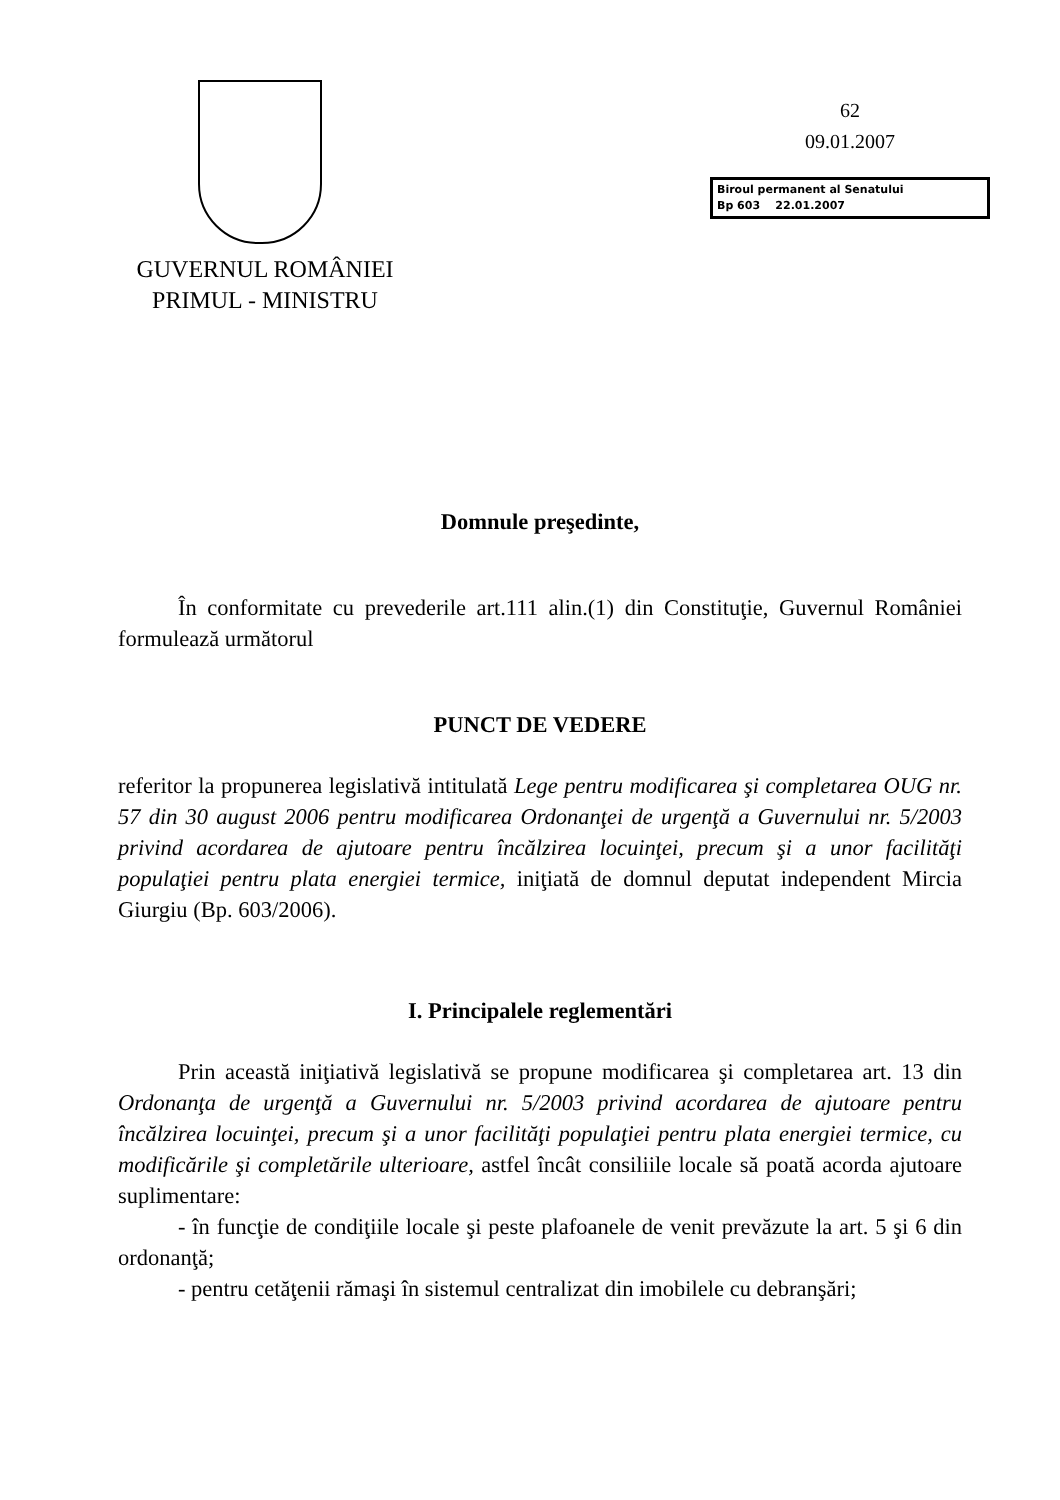GUVERNUL ROMÂNIEI
PRIMUL - MINISTRU
62
09.01.2007
Biroul permanent al Senatului
Bp 603 22.01.2007
Domnule preşedinte,
În conformitate cu prevederile art.111 alin.(1) din Constituţie, Guvernul României formulează următorul
PUNCT DE VEDERE
referitor la propunerea legislativă intitulată Lege pentru modificarea şi completarea OUG nr. 57 din 30 august 2006 pentru modificarea Ordonanţei de urgenţă a Guvernului nr. 5/2003 privind acordarea de ajutoare pentru încălzirea locuinţei, precum şi a unor facilităţi populaţiei pentru plata energiei termice, iniţiată de domnul deputat independent Mircia Giurgiu (Bp. 603/2006).
I. Principalele reglementări
Prin această iniţiativă legislativă se propune modificarea şi completarea art. 13 din Ordonanţa de urgenţă a Guvernului nr. 5/2003 privind acordarea de ajutoare pentru încălzirea locuinţei, precum şi a unor facilităţi populaţiei pentru plata energiei termice, cu modificările şi completările ulterioare, astfel încât consiliile locale să poată acorda ajutoare suplimentare:
- în funcţie de condiţiile locale şi peste plafoanele de venit prevăzute la art. 5 şi 6 din ordonanţă;
- pentru cetăţenii rămaşi în sistemul centralizat din imobilele cu debranşări;